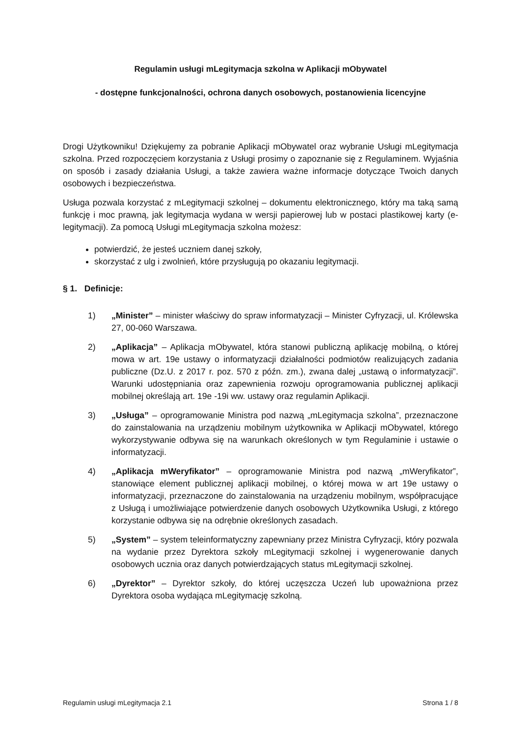Regulamin usługi mLegitymacja szkolna w Aplikacji mObywatel
- dostępne funkcjonalności, ochrona danych osobowych, postanowienia licencyjne
Drogi Użytkowniku! Dziękujemy za pobranie Aplikacji mObywatel oraz wybranie Usługi mLegitymacja szkolna. Przed rozpoczęciem korzystania z Usługi prosimy o zapoznanie się z Regulaminem. Wyjaśnia on sposób i zasady działania Usługi, a także zawiera ważne informacje dotyczące Twoich danych osobowych i bezpieczeństwa.
Usługa pozwala korzystać z mLegitymacji szkolnej – dokumentu elektronicznego, który ma taką samą funkcję i moc prawną, jak legitymacja wydana w wersji papierowej lub w postaci plastikowej karty (e-legitymacji). Za pomocą Usługi mLegitymacja szkolna możesz:
potwierdzić, że jesteś uczniem danej szkoły,
skorzystać z ulg i zwolnień, które przysługują po okazaniu legitymacji.
§ 1. Definicje:
1) „Minister” – minister właściwy do spraw informatyzacji – Minister Cyfryzacji, ul. Królewska 27, 00-060 Warszawa.
2) „Aplikacja” – Aplikacja mObywatel, która stanowi publiczną aplikację mobilną, o której mowa w art. 19e ustawy o informatyzacji działalności podmiotów realizujących zadania publiczne (Dz.U. z 2017 r. poz. 570 z późn. zm.), zwana dalej „ustawą o informatyzacji”. Warunki udostępniania oraz zapewnienia rozwoju oprogramowania publicznej aplikacji mobilnej określają art. 19e -19i ww. ustawy oraz regulamin Aplikacji.
3) „Usługa” – oprogramowanie Ministra pod nazwą „mLegitymacja szkolna”, przeznaczone do zainstalowania na urządzeniu mobilnym użytkownika w Aplikacji mObywatel, którego wykorzystywanie odbywa się na warunkach określonych w tym Regulaminie i ustawie o informatyzacji.
4) „Aplikacja mWeryfikator” – oprogramowanie Ministra pod nazwą „mWeryfikator”, stanowiące element publicznej aplikacji mobilnej, o której mowa w art 19e ustawy o informatyzacji, przeznaczone do zainstalowania na urządzeniu mobilnym, współpracujące z Usługą i umożliwiające potwierdzenie danych osobowych Użytkownika Usługi, z którego korzystanie odbywa się na odrębnie określonych zasadach.
5) „System” – system teleinformatyczny zapewniany przez Ministra Cyfryzacji, który pozwala na wydanie przez Dyrektora szkoły mLegitymacji szkolnej i wygenerowanie danych osobowych ucznia oraz danych potwierdzających status mLegitymacji szkolnej.
6) „Dyrektor” – Dyrektor szkoły, do której uczęszcza Uczeń lub upoważniona przez Dyrektora osoba wydająca mLegitymację szkolną.
Regulamin usługi mLegitymacja 2.1 Strona 1 / 8